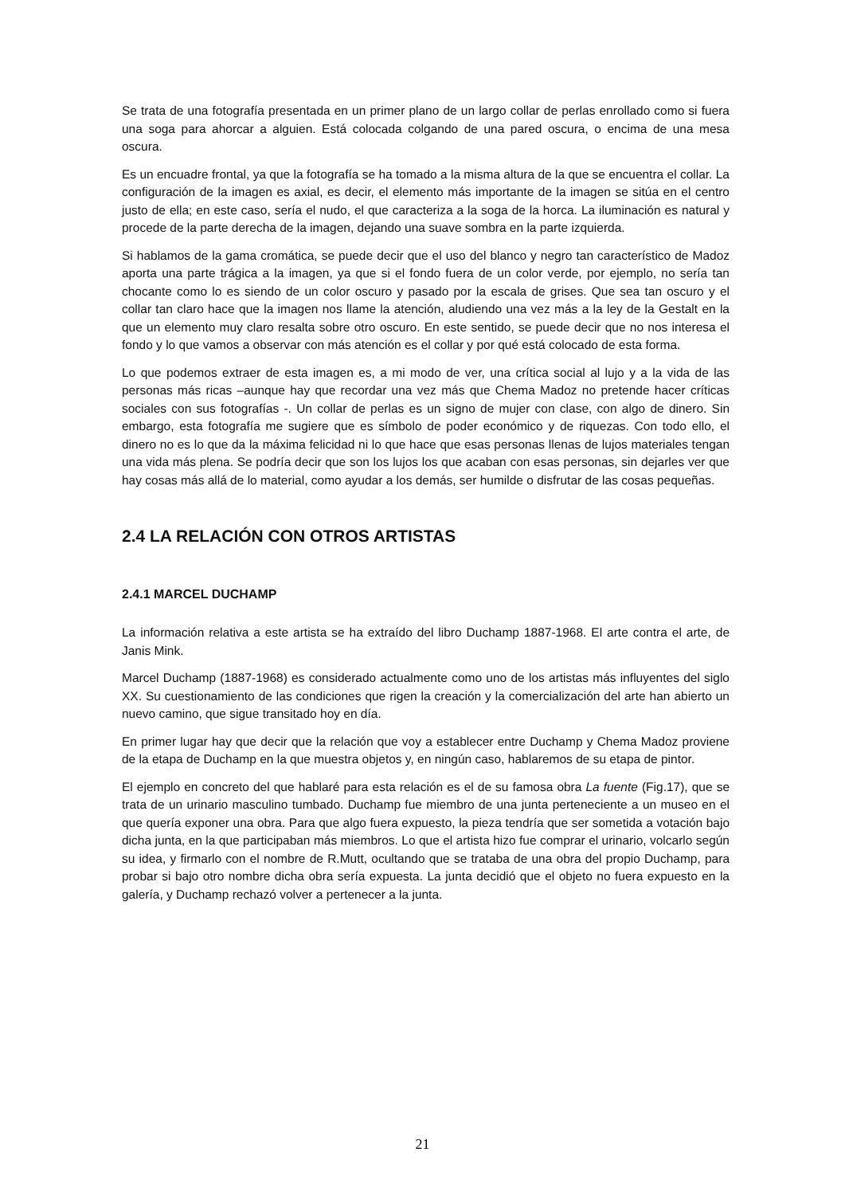Se trata de una fotografía presentada en un primer plano de un largo collar de perlas enrollado como si fuera una soga para ahorcar a alguien. Está colocada colgando de una pared oscura, o encima de una mesa oscura.
Es un encuadre frontal, ya que la fotografía se ha tomado a la misma altura de la que se encuentra el collar. La configuración de la imagen es axial, es decir, el elemento más importante de la imagen se sitúa en el centro justo de ella; en este caso, sería el nudo, el que caracteriza a la soga de la horca. La iluminación es natural y procede de la parte derecha de la imagen, dejando una suave sombra en la parte izquierda.
Si hablamos de la gama cromática, se puede decir que el uso del blanco y negro tan característico de Madoz aporta una parte trágica a la imagen, ya que si el fondo fuera de un color verde, por ejemplo, no sería tan chocante como lo es siendo de un color oscuro y pasado por la escala de grises. Que sea tan oscuro y el collar tan claro hace que la imagen nos llame la atención, aludiendo una vez más a la ley de la Gestalt en la que un elemento muy claro resalta sobre otro oscuro. En este sentido, se puede decir que no nos interesa el fondo y lo que vamos a observar con más atención es el collar y por qué está colocado de esta forma.
Lo que podemos extraer de esta imagen es, a mi modo de ver, una crítica social al lujo y a la vida de las personas más ricas –aunque hay que recordar una vez más que Chema Madoz no pretende hacer críticas sociales con sus fotografías -. Un collar de perlas es un signo de mujer con clase, con algo de dinero. Sin embargo, esta fotografía me sugiere que es símbolo de poder económico y de riquezas. Con todo ello, el dinero no es lo que da la máxima felicidad ni lo que hace que esas personas llenas de lujos materiales tengan una vida más plena. Se podría decir que son los lujos los que acaban con esas personas, sin dejarles ver que hay cosas más allá de lo material, como ayudar a los demás, ser humilde o disfrutar de las cosas pequeñas.
2.4 LA RELACIÓN CON OTROS ARTISTAS
2.4.1 MARCEL DUCHAMP
La información relativa a este artista se ha extraído del libro Duchamp 1887-1968. El arte contra el arte, de Janis Mink.
Marcel Duchamp (1887-1968) es considerado actualmente como uno de los artistas más influyentes del siglo XX. Su cuestionamiento de las condiciones que rigen la creación y la comercialización del arte han abierto un nuevo camino, que sigue transitado hoy en día.
En primer lugar hay que decir que la relación que voy a establecer entre Duchamp y Chema Madoz proviene de la etapa de Duchamp en la que muestra objetos y, en ningún caso, hablaremos de su etapa de pintor.
El ejemplo en concreto del que hablaré para esta relación es el de su famosa obra La fuente (Fig.17), que se trata de un urinario masculino tumbado. Duchamp fue miembro de una junta perteneciente a un museo en el que quería exponer una obra. Para que algo fuera expuesto, la pieza tendría que ser sometida a votación bajo dicha junta, en la que participaban más miembros. Lo que el artista hizo fue comprar el urinario, volcarlo según su idea, y firmarlo con el nombre de R.Mutt, ocultando que se trataba de una obra del propio Duchamp, para probar si bajo otro nombre dicha obra sería expuesta. La junta decidió que el objeto no fuera expuesto en la galería, y Duchamp rechazó volver a pertenecer a la junta.
21